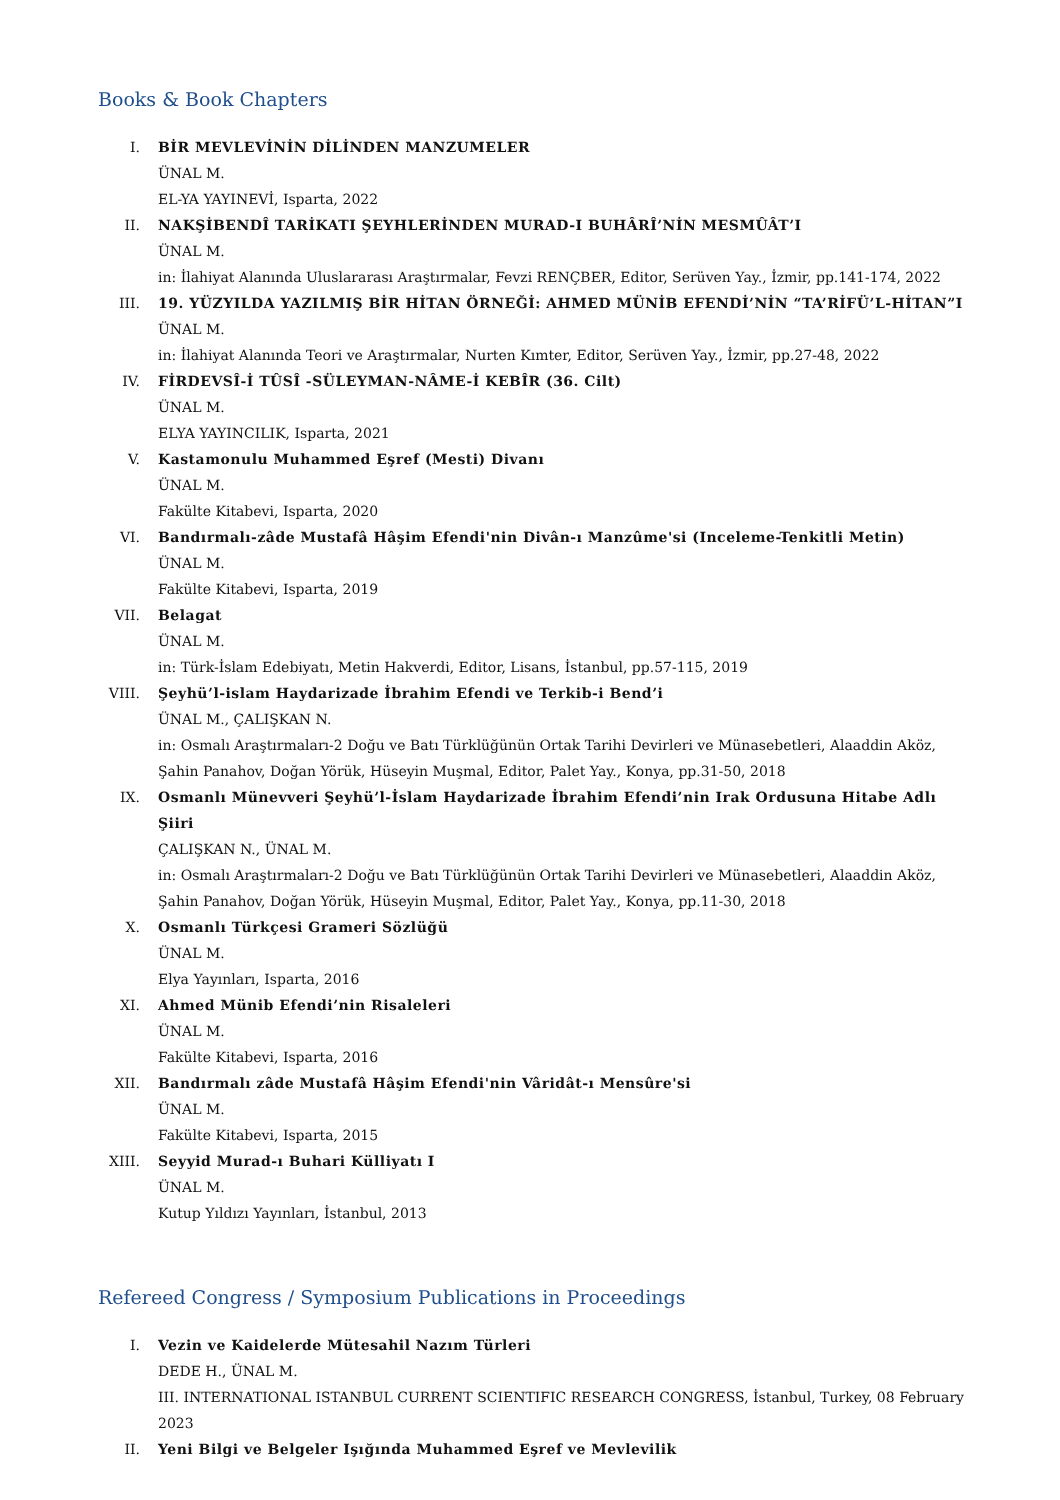Books & Book Chapters
I. BİR MEVLEVİNİN DİLİNDEN MANZUMELER
ÜNAL M.
EL-YA YAYINEVİ, Isparta, 2022
II. NAKŞİBENDÎ TARİKATI ŞEYHLERİNDEN MURAD-I BUHÂRÎ’NİN MESMÛÂT’I
ÜNAL M.
in: İlahiyat Alanında Uluslararası Araştırmalar, Fevzi RENÇBER, Editor, Serüven Yay., İzmir, pp.141-174, 2022
III. 19. YÜZYILDA YAZILMIŞ BİR HİTAN ÖRNEĞİ: AHMED MÜNİB EFENDİ’NİN “TA’RİFÜ’L-HİTAN”I
ÜNAL M.
in: İlahiyat Alanında Teori ve Araştırmalar, Nurten Kımter, Editor, Serüven Yay., İzmir, pp.27-48, 2022
IV. FİRDEVSÎ-İ TÛSÎ -SÜLEYMAN-NÂME-İ KEBÎR (36. Cilt)
ÜNAL M.
ELYA YAYINCILIK, Isparta, 2021
V. Kastamonulu Muhammed Eşref (Mesti) Divanı
ÜNAL M.
Fakülte Kitabevi, Isparta, 2020
VI. Bandırmalı-zâde Mustafâ Hâşim Efendi'nin Divân-ı Manzûme'si (Inceleme-Tenkitli Metin)
ÜNAL M.
Fakülte Kitabevi, Isparta, 2019
VII. Belagat
ÜNAL M.
in: Türk-İslam Edebiyatı, Metin Hakverdi, Editor, Lisans, İstanbul, pp.57-115, 2019
VIII. Şeyhü’l-islam Haydarizade İbrahim Efendi ve Terkib-i Bend’i
ÜNAL M., ÇALIŞKAN N.
in: Osmalı Araştırmaları-2 Doğu ve Batı Türklüğünün Ortak Tarihi Devirleri ve Münasebetleri, Alaaddin Aköz, Şahin Panahov, Doğan Yörük, Hüseyin Muşmal, Editor, Palet Yay., Konya, pp.31-50, 2018
IX. Osmanlı Münevveri Şeyhü’l-İslam Haydarizade İbrahim Efendi’nin Irak Ordusuna Hitabe Adlı Şiiri
ÇALIŞKAN N., ÜNAL M.
in: Osmalı Araştırmaları-2 Doğu ve Batı Türklüğünün Ortak Tarihi Devirleri ve Münasebetleri, Alaaddin Aköz, Şahin Panahov, Doğan Yörük, Hüseyin Muşmal, Editor, Palet Yay., Konya, pp.11-30, 2018
X. Osmanlı Türkçesi Grameri Sözlüğü
ÜNAL M.
Elya Yayınları, Isparta, 2016
XI. Ahmed Münib Efendi’nin Risaleleri
ÜNAL M.
Fakülte Kitabevi, Isparta, 2016
XII. Bandırmalı zâde Mustafâ Hâşim Efendi'nin Vâridât-ı Mensûre'si
ÜNAL M.
Fakülte Kitabevi, Isparta, 2015
XIII. Seyyid Murad-ı Buhari Külliyatı I
ÜNAL M.
Kutup Yıldızı Yayınları, İstanbul, 2013
Refereed Congress / Symposium Publications in Proceedings
I. Vezin ve Kaidelerde Mütesahil Nazım Türleri
DEDE H., ÜNAL M.
III. INTERNATIONAL ISTANBUL CURRENT SCIENTIFIC RESEARCH CONGRESS, İstanbul, Turkey, 08 February 2023
II. Yeni Bilgi ve Belgeler Işığında Muhammed Eşref ve Mevlevilik